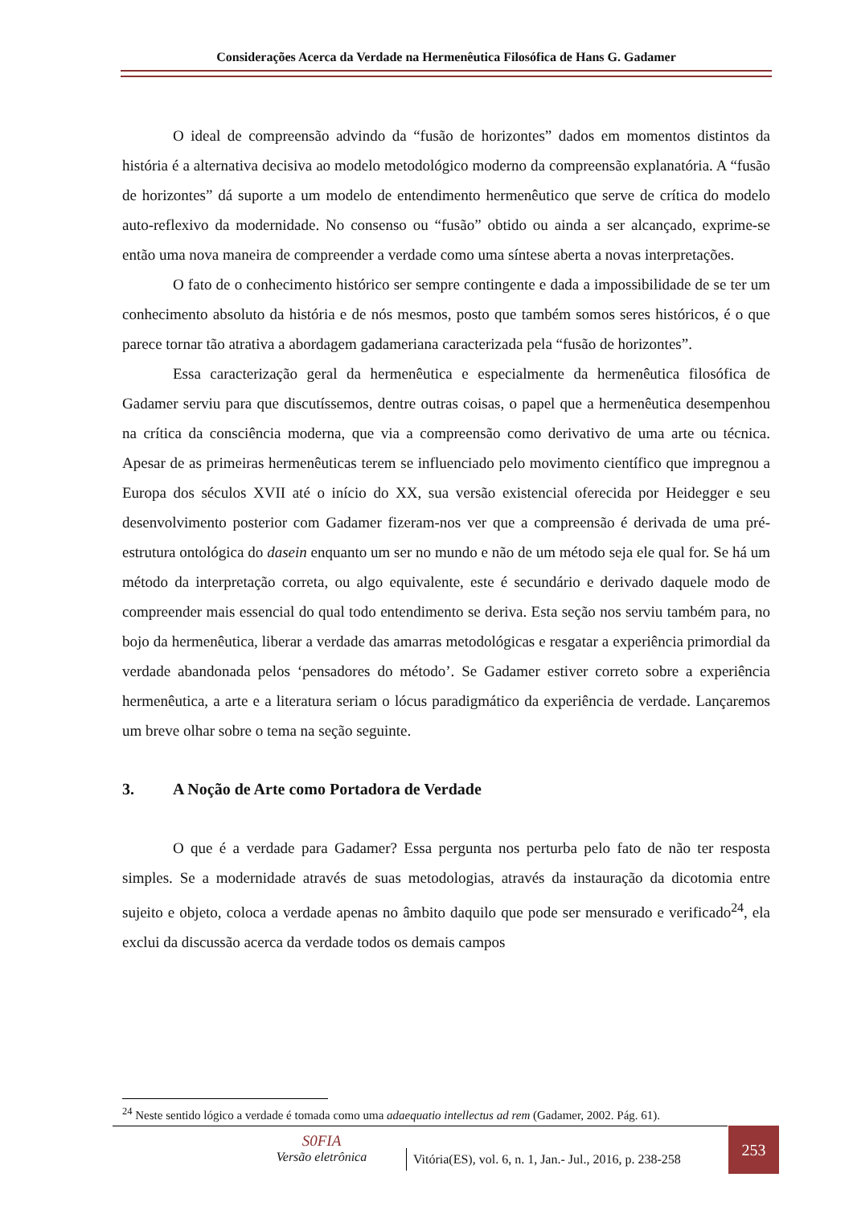Considerações Acerca da Verdade na Hermenêutica Filosófica de Hans G. Gadamer
O ideal de compreensão advindo da “fusão de horizontes” dados em momentos distintos da história é a alternativa decisiva ao modelo metodológico moderno da compreensão explanatória. A “fusão de horizontes” dá suporte a um modelo de entendimento hermenêutico que serve de crítica do modelo auto-reflexivo da modernidade. No consenso ou “fusão” obtido ou ainda a ser alcançado, exprime-se então uma nova maneira de compreender a verdade como uma síntese aberta a novas interpretações.
O fato de o conhecimento histórico ser sempre contingente e dada a impossibilidade de se ter um conhecimento absoluto da história e de nós mesmos, posto que também somos seres históricos, é o que parece tornar tão atrativa a abordagem gadameriana caracterizada pela “fusão de horizontes”.
Essa caracterização geral da hermenêutica e especialmente da hermenêutica filosófica de Gadamer serviu para que discutíssemos, dentre outras coisas, o papel que a hermenêutica desempenhou na crítica da consciência moderna, que via a compreensão como derivativo de uma arte ou técnica. Apesar de as primeiras hermenêuticas terem se influenciado pelo movimento científico que impregnou a Europa dos séculos XVII até o início do XX, sua versão existencial oferecida por Heidegger e seu desenvolvimento posterior com Gadamer fizeram-nos ver que a compreensão é derivada de uma pré-estrutura ontológica do dasein enquanto um ser no mundo e não de um método seja ele qual for. Se há um método da interpretação correta, ou algo equivalente, este é secundário e derivado daquele modo de compreender mais essencial do qual todo entendimento se deriva. Esta seção nos serviu também para, no bojo da hermenêutica, liberar a verdade das amarras metodológicas e resgatar a experiência primordial da verdade abandonada pelos ‘pensadores do método’. Se Gadamer estiver correto sobre a experiência hermenêutica, a arte e a literatura seriam o lócus paradigmático da experiência de verdade. Lançaremos um breve olhar sobre o tema na seção seguinte.
3. A Noção de Arte como Portadora de Verdade
O que é a verdade para Gadamer? Essa pergunta nos perturba pelo fato de não ter resposta simples. Se a modernidade através de suas metodologias, através da instauração da dicotomia entre sujeito e objeto, coloca a verdade apenas no âmbito daquilo que pode ser mensurado e verificado<sup>24</sup>, ela exclui da discussão acerca da verdade todos os demais campos
<sup>24</sup> Neste sentido lógico a verdade é tomada como uma adaequatio intellectus ad rem (Gadamer, 2002. Pág. 61).
S0FIA
Versão eletrônica
Vitória(ES), vol. 6, n. 1, Jan.- Jul., 2016, p. 238-258
253